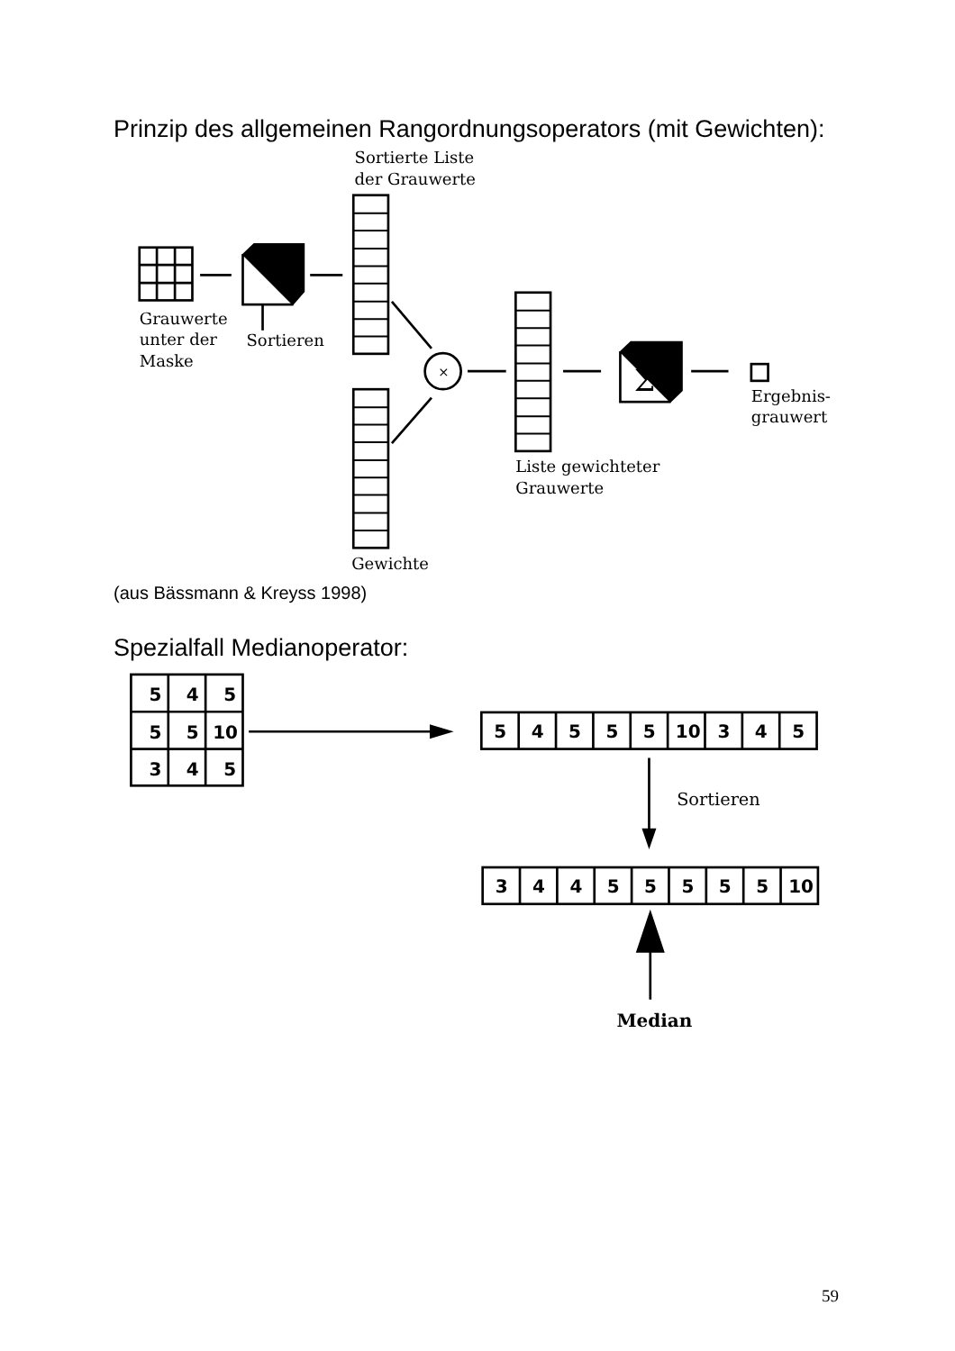Prinzip des allgemeinen Rangordnungsoperators (mit Gewichten):
Sortierte Liste
der Grauwerte
Grauwerte
unter der
Maske
Sortieren
×
Σ
Ergebnis-
grauwert
Liste gewichteter
Grauwerte
Gewichte
(aus Bässmann & Kreyss 1998)
Spezialfall Medianoperator:
5
4
5
5
5
10
3
4
5
5
4
5
5
5
10
3
4
5
Sortieren
3
4
4
5
5
5
5
5
10
Median
59